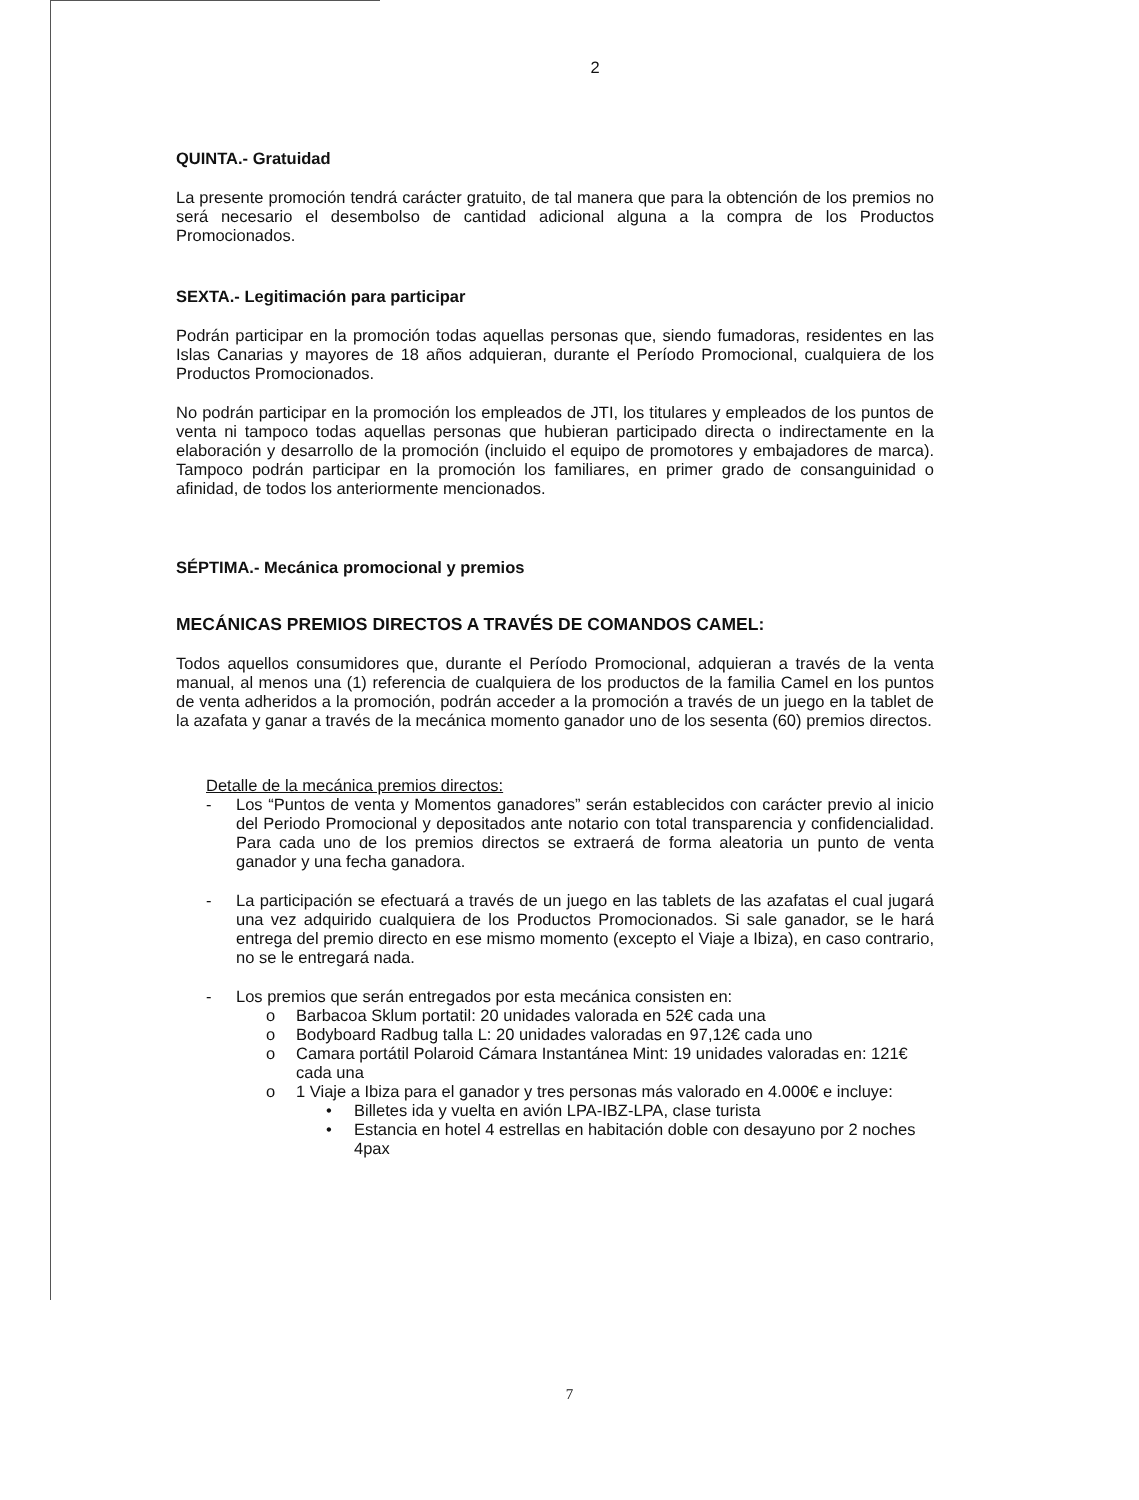2
QUINTA.- Gratuidad
La presente promoción tendrá carácter gratuito, de tal manera que para la obtención de los premios no será necesario el desembolso de cantidad adicional alguna a la compra de los Productos Promocionados.
SEXTA.- Legitimación para participar
Podrán participar en la promoción todas aquellas personas que, siendo fumadoras, residentes en las Islas Canarias y mayores de 18 años adquieran, durante el Período Promocional, cualquiera de los Productos Promocionados.
No podrán participar en la promoción los empleados de JTI, los titulares y empleados de los puntos de venta ni tampoco todas aquellas personas que hubieran participado directa o indirectamente en la elaboración y desarrollo de la promoción (incluido el equipo de promotores y embajadores de marca). Tampoco podrán participar en la promoción los familiares, en primer grado de consanguinidad o afinidad, de todos los anteriormente mencionados.
SÉPTIMA.- Mecánica promocional y premios
MECÁNICAS PREMIOS DIRECTOS A TRAVÉS DE COMANDOS CAMEL:
Todos aquellos consumidores que, durante el Período Promocional, adquieran a través de la venta manual, al menos una (1) referencia de cualquiera de los productos de la familia Camel en los puntos de venta adheridos a la promoción, podrán acceder a la promoción a través de un juego en la tablet de la azafata y ganar a través de la mecánica momento ganador uno de los sesenta (60) premios directos.
Detalle de la mecánica premios directos:
- Los “Puntos de venta y Momentos ganadores” serán establecidos con carácter previo al inicio del Periodo Promocional y depositados ante notario con total transparencia y confidencialidad. Para cada uno de los premios directos se extraerá de forma aleatoria un punto de venta ganador y una fecha ganadora.
- La participación se efectuará a través de un juego en las tablets de las azafatas el cual jugará una vez adquirido cualquiera de los Productos Promocionados. Si sale ganador, se le hará entrega del premio directo en ese mismo momento (excepto el Viaje a Ibiza), en caso contrario, no se le entregará nada.
- Los premios que serán entregados por esta mecánica consisten en:
o Barbacoa Sklum portatil: 20 unidades valorada en 52€ cada una
o Bodyboard Radbug talla L: 20 unidades valoradas en 97,12€ cada uno
o Camara portátil Polaroid Cámara Instantánea Mint: 19 unidades valoradas en: 121€ cada una
o 1 Viaje a Ibiza para el ganador y tres personas más valorado en 4.000€ e incluye:
• Billetes ida y vuelta en avión LPA-IBZ-LPA, clase turista
• Estancia en hotel 4 estrellas en habitación doble con desayuno por 2 noches 4pax
7